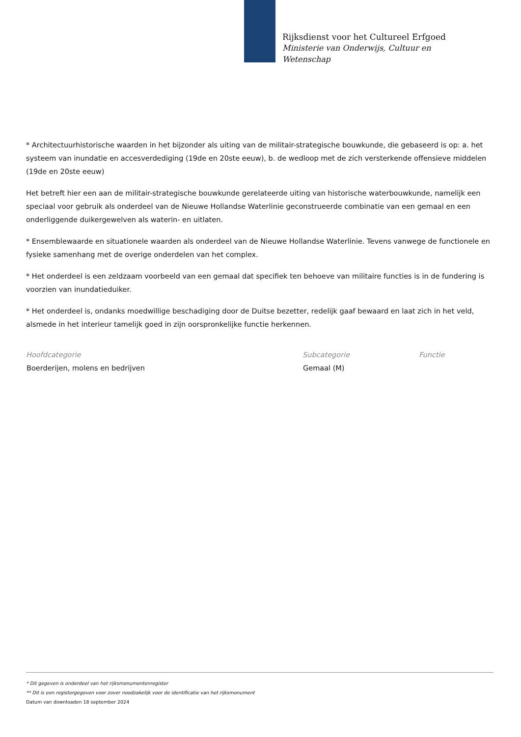Rijksdienst voor het Cultureel Erfgoed
Ministerie van Onderwijs, Cultuur en
Wetenschap
* Architectuurhistorische waarden in het bijzonder als uiting van de militair-strategische bouwkunde, die gebaseerd is op: a. het systeem van inundatie en accesverdediging (19de en 20ste eeuw), b. de wedloop met de zich versterkende offensieve middelen (19de en 20ste eeuw)
Het betreft hier een aan de militair-strategische bouwkunde gerelateerde uiting van historische waterbouwkunde, namelijk een speciaal voor gebruik als onderdeel van de Nieuwe Hollandse Waterlinie geconstrueerde combinatie van een gemaal en een onderliggende duikergewelven als waterin- en uitlaten.
* Ensemblewaarde en situationele waarden als onderdeel van de Nieuwe Hollandse Waterlinie. Tevens vanwege de functionele en fysieke samenhang met de overige onderdelen van het complex.
* Het onderdeel is een zeldzaam voorbeeld van een gemaal dat specifiek ten behoeve van militaire functies is in de fundering is voorzien van inundatieduiker.
* Het onderdeel is, ondanks moedwillige beschadiging door de Duitse bezetter, redelijk gaaf bewaard en laat zich in het veld, alsmede in het interieur tamelijk goed in zijn oorspronkelijke functie herkennen.
| Hoofdcategorie | Subcategorie | Functie |
| --- | --- | --- |
| Boerderijen, molens en bedrijven | Gemaal (M) | |
* Dit gegeven is onderdeel van het rijksmonumentenregister
** Dit is een registergegeven voor zover noodzakelijk voor de identificatie van het rijksmonument
Datum van downloaden 18 september 2024